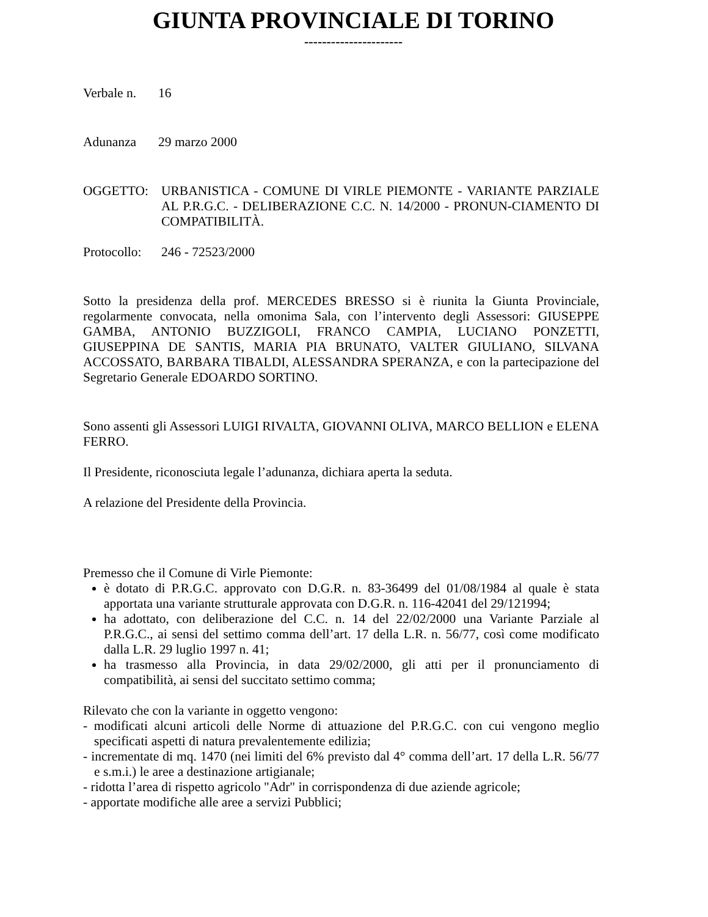GIUNTA PROVINCIALE DI TORINO
----------------------
Verbale n.
16
Adunanza 29 marzo 2000
OGGETTO: URBANISTICA - COMUNE DI VIRLE PIEMONTE - VARIANTE PARZIALE AL P.R.G.C. - DELIBERAZIONE C.C. N. 14/2000 - PRONUN-CIAMENTO DI COMPATIBILITÀ.
Protocollo:
246 - 72523/2000
Sotto la presidenza della prof. MERCEDES BRESSO si è riunita la Giunta Provinciale, regolarmente convocata, nella omonima Sala, con l’intervento degli Assessori: GIUSEPPE GAMBA, ANTONIO BUZZIGOLI, FRANCO CAMPIA, LUCIANO PONZETTI, GIUSEPPINA DE SANTIS, MARIA PIA BRUNATO, VALTER GIULIANO, SILVANA ACCOSSATO, BARBARA TIBALDI, ALESSANDRA SPERANZA, e con la partecipazione del Segretario Generale EDOARDO SORTINO.
Sono assenti gli Assessori LUIGI RIVALTA, GIOVANNI OLIVA, MARCO BELLION e ELENA FERRO.
Il Presidente, riconosciuta legale l’adunanza, dichiara aperta la seduta.
A relazione del Presidente della Provincia.
Premesso che il Comune di Virle Piemonte:
è dotato di P.R.G.C. approvato con D.G.R. n. 83-36499 del 01/08/1984 al quale è stata apportata una variante strutturale approvata con D.G.R. n. 116-42041 del 29/121994;
ha adottato, con deliberazione del C.C. n. 14 del 22/02/2000 una Variante Parziale al P.R.G.C., ai sensi del settimo comma dell’art. 17 della L.R. n. 56/77, così come modificato dalla L.R. 29 luglio 1997 n. 41;
ha trasmesso alla Provincia, in data 29/02/2000, gli atti per il pronunciamento di compatibilità, ai sensi del succitato settimo comma;
Rilevato che con la variante in oggetto vengono:
- modificati alcuni articoli delle Norme di attuazione del P.R.G.C. con cui vengono meglio specificati aspetti di natura prevalentemente edilizia;
- incrementate di mq. 1470 (nei limiti del 6% previsto dal 4° comma dell’art. 17 della L.R. 56/77 e s.m.i.) le aree a destinazione artigianale;
- ridotta l’area di rispetto agricolo "Adr" in corrispondenza di due aziende agricole;
- apportate modifiche alle aree a servizi Pubblici;